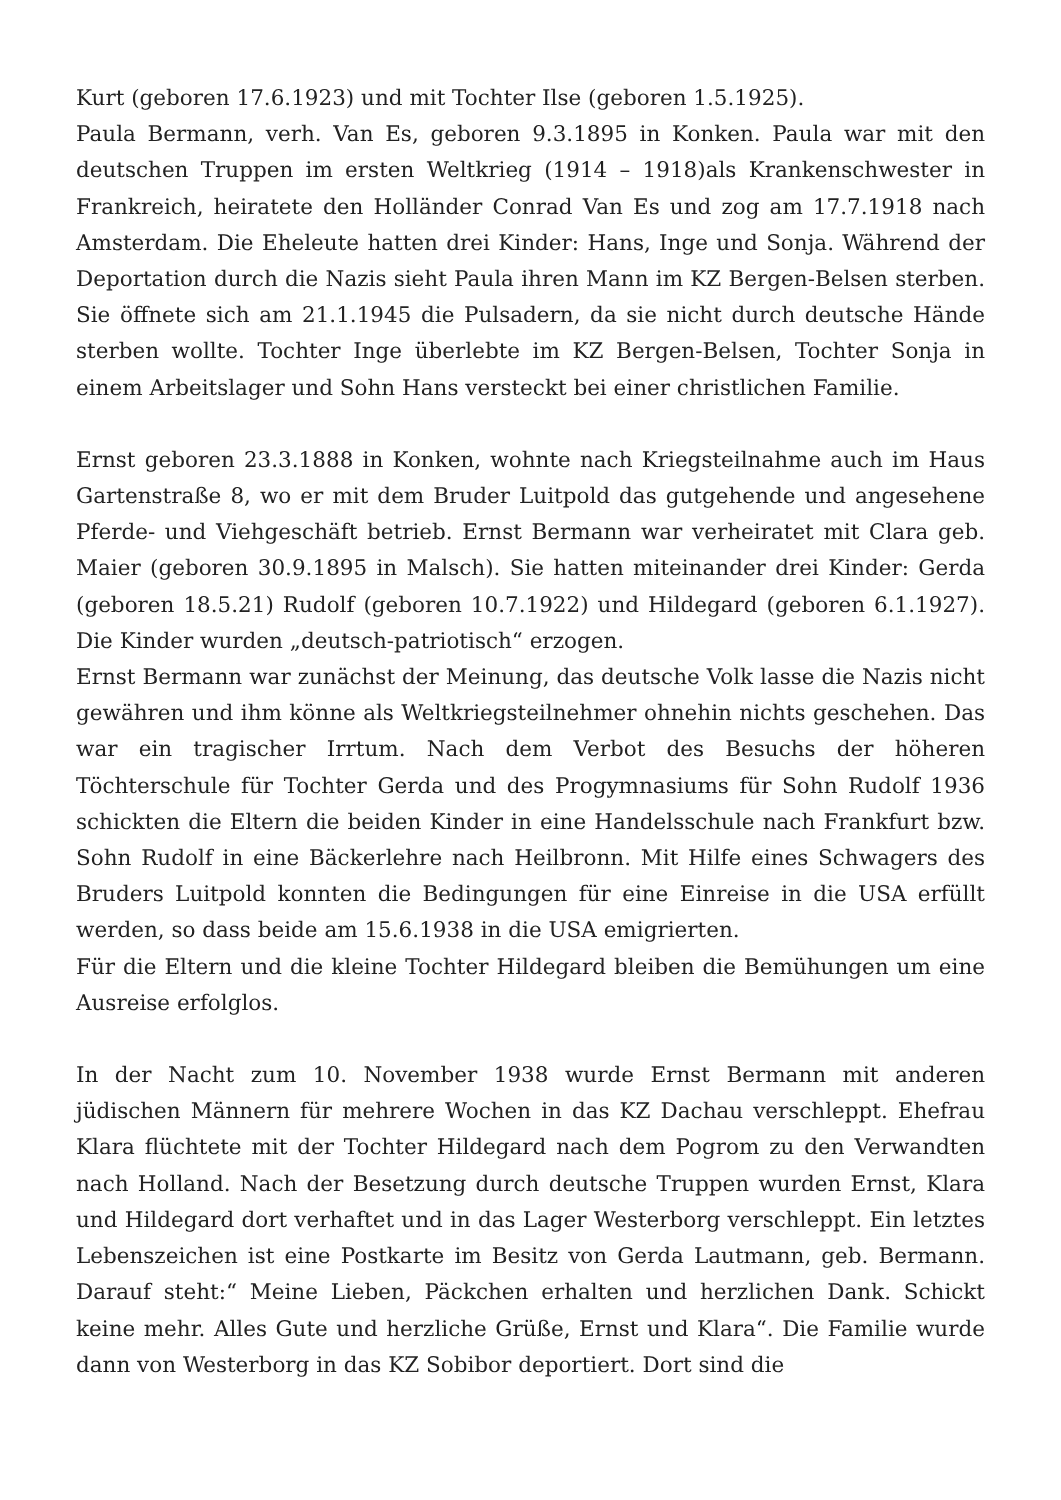Kurt (geboren 17.6.1923) und mit Tochter Ilse (geboren 1.5.1925).
Paula Bermann, verh. Van Es, geboren 9.3.1895 in Konken. Paula war mit den deutschen Truppen im ersten Weltkrieg (1914 – 1918)als Krankenschwester in Frankreich, heiratete den Holländer Conrad Van Es und zog am 17.7.1918 nach Amsterdam. Die Eheleute hatten drei Kinder: Hans, Inge und Sonja. Während der Deportation durch die Nazis sieht Paula ihren Mann im KZ Bergen-Belsen sterben. Sie öffnete sich am 21.1.1945 die Pulsadern, da sie nicht durch deutsche Hände sterben wollte. Tochter Inge überlebte im KZ Bergen-Belsen, Tochter Sonja in einem Arbeitslager und Sohn Hans versteckt bei einer christlichen Familie.
Ernst geboren 23.3.1888 in Konken, wohnte nach Kriegsteilnahme auch im Haus Gartenstraße 8, wo er mit dem Bruder Luitpold das gutgehende und angesehene Pferde- und Viehgeschäft betrieb. Ernst Bermann war verheiratet mit Clara geb. Maier (geboren 30.9.1895 in Malsch). Sie hatten miteinander drei Kinder: Gerda (geboren 18.5.21) Rudolf (geboren 10.7.1922) und Hildegard (geboren 6.1.1927). Die Kinder wurden „deutsch-patriotisch“ erzogen.
Ernst Bermann war zunächst der Meinung, das deutsche Volk lasse die Nazis nicht gewähren und ihm könne als Weltkriegsteilnehmer ohnehin nichts geschehen. Das war ein tragischer Irrtum. Nach dem Verbot des Besuchs der höheren Töchterschule für Tochter Gerda und des Progymnasiums für Sohn Rudolf 1936 schickten die Eltern die beiden Kinder in eine Handelsschule nach Frankfurt bzw. Sohn Rudolf in eine Bäckerlehre nach Heilbronn. Mit Hilfe eines Schwagers des Bruders Luitpold konnten die Bedingungen für eine Einreise in die USA erfüllt werden, so dass beide am 15.6.1938 in die USA emigrierten.
Für die Eltern und die kleine Tochter Hildegard bleiben die Bemühungen um eine Ausreise erfolglos.
In der Nacht zum 10. November 1938 wurde Ernst Bermann mit anderen jüdischen Männern für mehrere Wochen in das KZ Dachau verschleppt. Ehefrau Klara flüchtete mit der Tochter Hildegard nach dem Pogrom zu den Verwandten nach Holland. Nach der Besetzung durch deutsche Truppen wurden Ernst, Klara und Hildegard dort verhaftet und in das Lager Westerborg verschleppt. Ein letztes Lebenszeichen ist eine Postkarte im Besitz von Gerda Lautmann, geb. Bermann. Darauf steht:“ Meine Lieben, Päckchen erhalten und herzlichen Dank. Schickt keine mehr. Alles Gute und herzliche Grüße, Ernst und Klara“. Die Familie wurde dann von Westerborg in das KZ Sobibor deportiert. Dort sind die